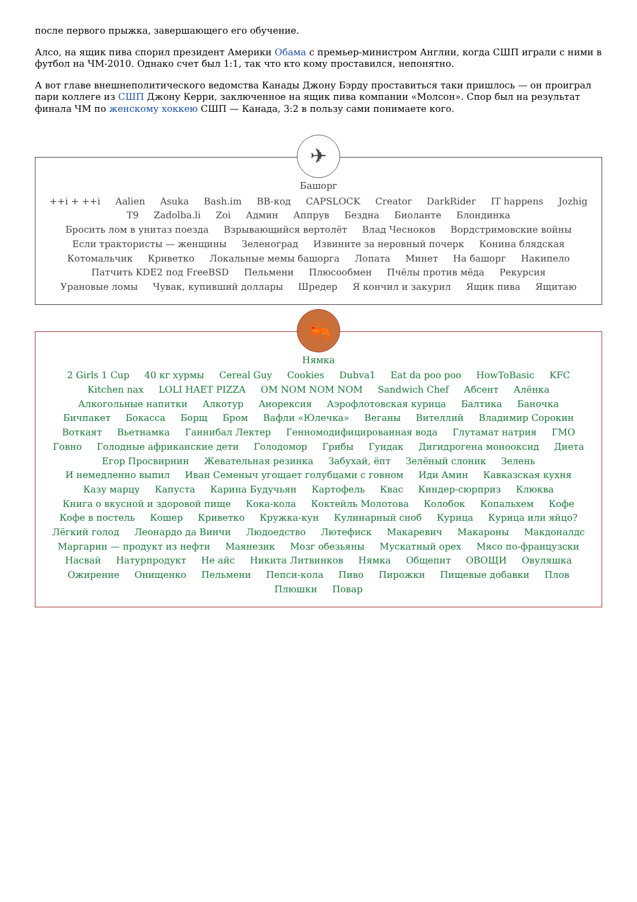после первого прыжка, завершающего его обучение.
Алсо, на ящик пива спорил президент Америки Обама с премьер-министром Англии, когда СШП играли с ними в футбол на ЧМ-2010. Однако счет был 1:1, так что кто кому проставился, непонятно.
А вот главе внешнеполитического ведомства Канады Джону Бэрду проставиться таки пришлось — он проиграл пари коллеге из СШП Джону Керри, заключенное на ящик пива компании «Молсон». Спор был на результат финала ЧМ по женскому хоккею СШП — Канада, 3:2 в пользу сами понимаете кого.
✈
Башорг
++i + ++i Aalien Asuka Bash.im BB-код CAPSLOCK Creator DarkRider IT happens Jozhig T9 Zadolba.li Zoi Админ Аппрув Бездна Биоланте Блондинка Бросить лом в унитаз поезда Взрывающийся вертолёт Влад Чесноков Вордстримовские войны Если трактористы — женщины Зеленоград Извините за неровный почерк Конина блядская Котомальчик Криветко Локальные мемы башорга Лопата Минет На башорг Накипело Патчить KDE2 под FreeBSD Пельмени Плюсообмен Пчёлы против мёда Рекурсия Урановые ломы Чувак, купивший доллары Шредер Я кончил и закурил Ящик пива Ящитаю
🦐
Нямка
2 Girls 1 Cup 40 кг хурмы Cereal Guy Cookies Dubva1 Eat da poo poo HowToBasic KFC Kitchen nax LOLI HAET PIZZA OM NOM NOM NOM Sandwich Chef Абсент Алёнка Алкогольные напитки Алкотур Анорексия Аэрофлотовская курица Балтика Баночка Бичпакет Бокасса Борщ Бром Вафли «Юлечка» Веганы Вителлий Владимир Сорокин Воткаят Вьетнамка Ганнибал Лектер Генномодифицированная вода Глутамат натрия ГМО Говно Голодные африканские дети Голодомор Грибы Гуидак Дигидрогена монооксид Диета Егор Просвирнин Жевательная резинка Забухай, ёпт Зелёный слоник Зелень И немедленно выпил Иван Семеныч угощает голубцами с говном Иди Амин Кавказская кухня Казу марцу Капуста Карина Будучьян Картофель Квас Киндер-сюрприз Клюква Книга о вкусной и здоровой пище Кока-кола Коктейль Молотова Колобок Копальхем Кофе Кофе в постель Кошер Криветко Кружка-кун Кулинарный сноб Курица Курица или яйцо? Лёгкий голод Леонардо да Винчи Людоедство Лютефиск Макаревич Макароны Макдоналдс Маргарин — продукт из нефти Маянезик Мозг обезьяны Мускатный орех Мясо по-французски Насвай Натурпродукт Не айс Никита Литвинков Нямка Общепит ОВОЩИ Овуляшка Ожирение Онищенко Пельмени Пепси-кола Пиво Пирожки Пищевые добавки Плов Плюшки Повар